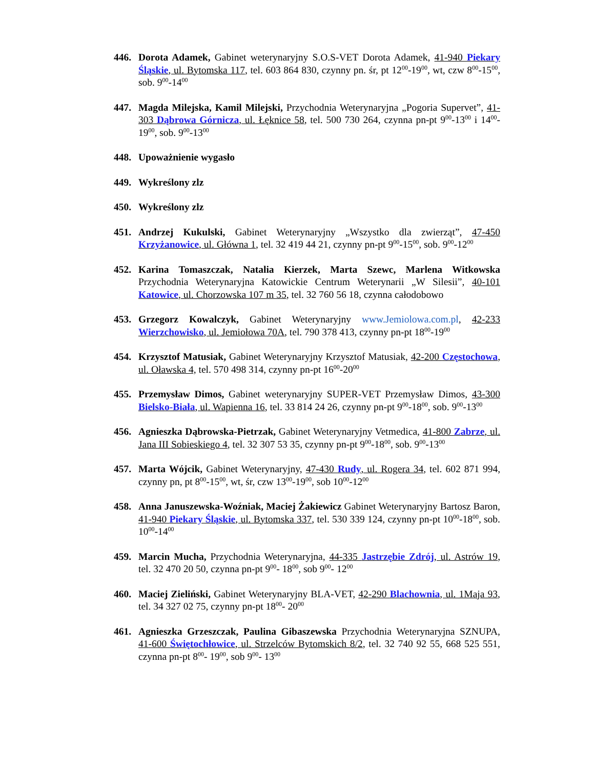446. Dorota Adamek, Gabinet weterynaryjny S.O.S-VET Dorota Adamek, 41-940 Piekary Śląskie, ul. Bytomska 117, tel. 603 864 830, czynny pn. śr, pt 12<sup>00</sup>-19<sup>00</sup>, wt, czw 8<sup>00</sup>-15<sup>00</sup>, sob. 9<sup>00</sup>-14<sup>00</sup>
447. Magda Milejska, Kamil Milejski, Przychodnia Weterynaryjna „Pogoria Supervet”, 41-303 Dąbrowa Górnicza, ul. Łęknice 58, tel. 500 730 264, czynna pn-pt 9<sup>00</sup>-13<sup>00</sup> i 14<sup>00</sup>-19<sup>00</sup>, sob. 9<sup>00</sup>-13<sup>00</sup>
448. Upoważnienie wygasło
449. Wykreślony zlz
450. Wykreślony zlz
451. Andrzej Kukulski, Gabinet Weterynaryjny „Wszystko dla zwierząt”, 47-450 Krzyżanowice, ul. Główna 1, tel. 32 419 44 21, czynny pn-pt 9<sup>00</sup>-15<sup>00</sup>, sob. 9<sup>00</sup>-12<sup>00</sup>
452. Karina Tomaszczak, Natalia Kierzek, Marta Szewc, Marlena Witkowska Przychodnia Weterynaryjna Katowickie Centrum Weterynarii „W Silesii”, 40-101 Katowice, ul. Chorzowska 107 m 35, tel. 32 760 56 18, czynna całodobowo
453. Grzegorz Kowalczyk, Gabinet Weterynaryjny www.Jemiolowa.com.pl, 42-233 Wierzchowisko, ul. Jemiołowa 70A, tel. 790 378 413, czynny pn-pt 18<sup>00</sup>-19<sup>00</sup>
454. Krzysztof Matusiak, Gabinet Weterynaryjny Krzysztof Matusiak, 42-200 Częstochowa, ul. Oławska 4, tel. 570 498 314, czynny pn-pt 16<sup>00</sup>-20<sup>00</sup>
455. Przemysław Dimos, Gabinet weterynaryjny SUPER-VET Przemysław Dimos, 43-300 Bielsko-Biała, ul. Wapienna 16, tel. 33 814 24 26, czynny pn-pt 9<sup>00</sup>-18<sup>00</sup>, sob. 9<sup>00</sup>-13<sup>00</sup>
456. Agnieszka Dąbrowska-Pietrzak, Gabinet Weterynaryjny Vetmedica, 41-800 Zabrze, ul. Jana III Sobieskiego 4, tel. 32 307 53 35, czynny pn-pt 9<sup>00</sup>-18<sup>00</sup>, sob. 9<sup>00</sup>-13<sup>00</sup>
457. Marta Wójcik, Gabinet Weterynaryjny, 47-430 Rudy, ul. Rogera 34, tel. 602 871 994, czynny pn, pt 8<sup>00</sup>-15<sup>00</sup>, wt, śr, czw 13<sup>00</sup>-19<sup>00</sup>, sob 10<sup>00</sup>-12<sup>00</sup>
458. Anna Januszewska-Woźniak, Maciej Żakiewicz Gabinet Weterynaryjny Bartosz Baron, 41-940 Piekary Śląskie, ul. Bytomska 337, tel. 530 339 124, czynny pn-pt 10<sup>00</sup>-18<sup>00</sup>, sob. 10<sup>00</sup>-14<sup>00</sup>
459. Marcin Mucha, Przychodnia Weterynaryjna, 44-335 Jastrzębie Zdrój, ul. Astrów 19, tel. 32 470 20 50, czynna pn-pt 9<sup>00</sup>- 18<sup>00</sup>, sob 9<sup>00</sup>- 12<sup>00</sup>
460. Maciej Zieliński, Gabinet Weterynaryjny BLA-VET, 42-290 Blachownia, ul. 1Maja 93, tel. 34 327 02 75, czynny pn-pt 18<sup>00</sup>- 20<sup>00</sup>
461. Agnieszka Grzeszczak, Paulina Gibaszewska Przychodnia Weterynaryjna SZNUPA, 41-600 Świętochłowice, ul. Strzelców Bytomskich 8/2, tel. 32 740 92 55, 668 525 551, czynna pn-pt 8<sup>00</sup>- 19<sup>00</sup>, sob 9<sup>00</sup>- 13<sup>00</sup>